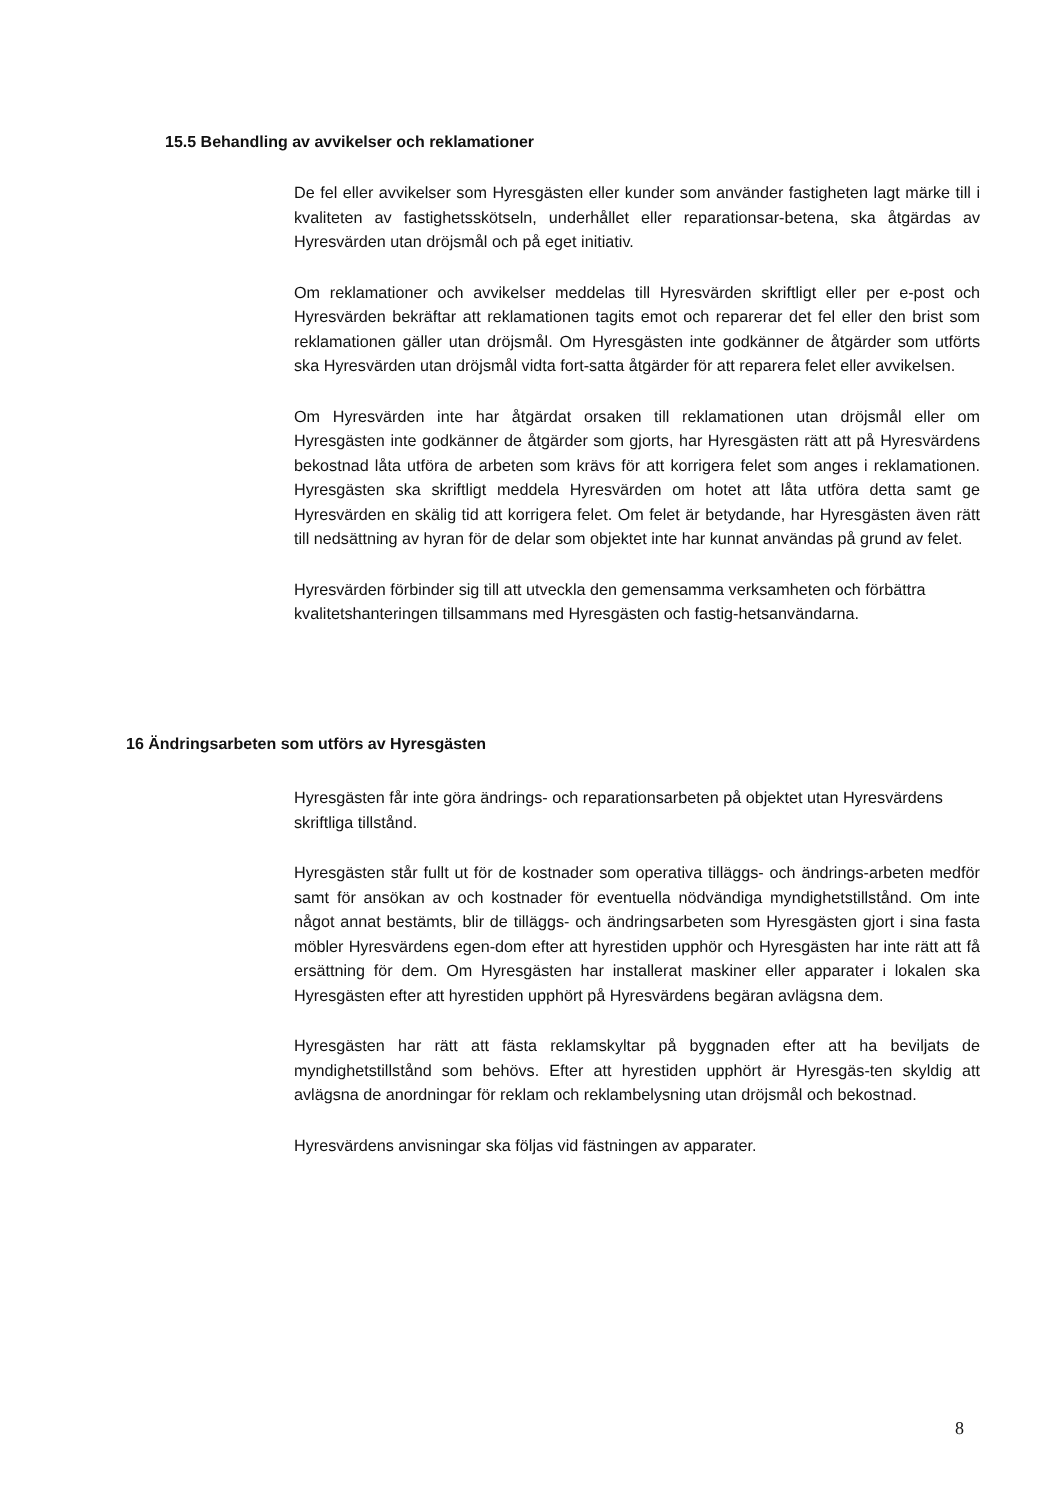15.5 Behandling av avvikelser och reklamationer
De fel eller avvikelser som Hyresgästen eller kunder som använder fastigheten lagt märke till i kvaliteten av fastighetsskötseln, underhållet eller reparationsar-betena, ska åtgärdas av Hyresvärden utan dröjsmål och på eget initiativ.
Om reklamationer och avvikelser meddelas till Hyresvärden skriftligt eller per e-post och Hyresvärden bekräftar att reklamationen tagits emot och reparerar det fel eller den brist som reklamationen gäller utan dröjsmål. Om Hyresgästen inte godkänner de åtgärder som utförts ska Hyresvärden utan dröjsmål vidta fort-satta åtgärder för att reparera felet eller avvikelsen.
Om Hyresvärden inte har åtgärdat orsaken till reklamationen utan dröjsmål eller om Hyresgästen inte godkänner de åtgärder som gjorts, har Hyresgästen rätt att på Hyresvärdens bekostnad låta utföra de arbeten som krävs för att korrigera felet som anges i reklamationen. Hyresgästen ska skriftligt meddela Hyresvärden om hotet att låta utföra detta samt ge Hyresvärden en skälig tid att korrigera felet. Om felet är betydande, har Hyresgästen även rätt till nedsättning av hyran för de delar som objektet inte har kunnat användas på grund av felet.
Hyresvärden förbinder sig till att utveckla den gemensamma verksamheten och förbättra kvalitetshanteringen tillsammans med Hyresgästen och fastig-hetsanvändarna.
16 Ändringsarbeten som utförs av Hyresgästen
Hyresgästen får inte göra ändrings- och reparationsarbeten på objektet utan Hyresvärdens skriftliga tillstånd.
Hyresgästen står fullt ut för de kostnader som operativa tilläggs- och ändrings-arbeten medför samt för ansökan av och kostnader för eventuella nödvändiga myndighetstillstånd. Om inte något annat bestämts, blir de tilläggs- och ändringsarbeten som Hyresgästen gjort i sina fasta möbler Hyresvärdens egen-dom efter att hyrestiden upphör och Hyresgästen har inte rätt att få ersättning för dem. Om Hyresgästen har installerat maskiner eller apparater i lokalen ska Hyresgästen efter att hyrestiden upphört på Hyresvärdens begäran avlägsna dem.
Hyresgästen har rätt att fästa reklamskyltar på byggnaden efter att ha beviljats de myndighetstillstånd som behövs. Efter att hyrestiden upphört är Hyresgäs-ten skyldig att avlägsna de anordningar för reklam och reklambelysning utan dröjsmål och bekostnad.
Hyresvärdens anvisningar ska följas vid fästningen av apparater.
8